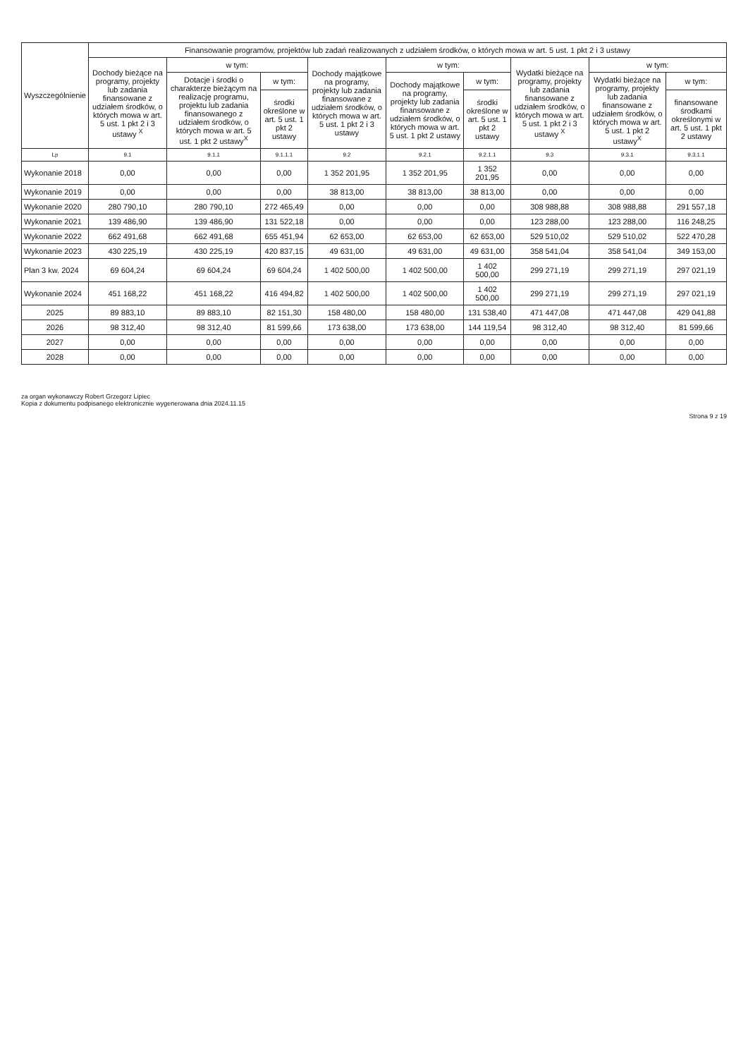| Wyszczególnienie | Finansowanie programów, projektów lub zadań realizowanych z udziałem środków, o których mowa w art. 5 ust. 1 pkt 2 i 3 ustawy | | | | | | | | |
| --- | --- | --- | --- | --- | --- | --- | --- | --- | --- |
| | Dochody bieżące na programy, projekty lub zadania finansowane z udziałem środków, o których mowa w art. 5 ust. 1 pkt 2 i 3 ustawy <sup>X</sup> | w tym: | | Dochody majątkowe na programy, projekty lub zadania finansowane z udziałem środków, o których mowa w art. 5 ust. 1 pkt 2 i 3 ustawy | w tym: | | Wydatki bieżące na programy, projekty lub zadania finansowane z udziałem środków, o których mowa w art. 5 ust. 1 pkt 2 i 3 ustawy <sup>X</sup> | w tym: | |
| | | Dotacje i środki o charakterze bieżącym na realizację programu, projektu lub zadania finansowanego z udziałem środków, o których mowa w art. 5 ust. 1 pkt 2 ustawy<sup>X</sup> | w tym: | | Dochody majątkowe na programy, projekty lub zadania finansowane z udziałem środków, o których mowa w art. 5 ust. 1 pkt 2 ustawy | w tym: | | Wydatki bieżące na programy, projekty lub zadania finansowane z udziałem środków, o których mowa w art. 5 ust. 1 pkt 2 ustawy<sup>X</sup> | w tym: |
| | | | środki określone w art. 5 ust. 1 pkt 2 ustawy | | | środki określone w art. 5 ust. 1 pkt 2 ustawy | | | finansowane środkami określonymi w art. 5 ust. 1 pkt 2 ustawy |
| Lp | 9.1 | 9.1.1 | 9.1.1.1 | 9.2 | 9.2.1 | 9.2.1.1 | 9.3 | 9.3.1 | 9.3.1.1 |
| Wykonanie 2018 | 0,00 | 0,00 | 0,00 | 1 352 201,95 | 1 352 201,95 | 1 352 201,95 | 0,00 | 0,00 | 0,00 |
| Wykonanie 2019 | 0,00 | 0,00 | 0,00 | 38 813,00 | 38 813,00 | 38 813,00 | 0,00 | 0,00 | 0,00 |
| Wykonanie 2020 | 280 790,10 | 280 790,10 | 272 465,49 | 0,00 | 0,00 | 0,00 | 308 988,88 | 308 988,88 | 291 557,18 |
| Wykonanie 2021 | 139 486,90 | 139 486,90 | 131 522,18 | 0,00 | 0,00 | 0,00 | 123 288,00 | 123 288,00 | 116 248,25 |
| Wykonanie 2022 | 662 491,68 | 662 491,68 | 655 451,94 | 62 653,00 | 62 653,00 | 62 653,00 | 529 510,02 | 529 510,02 | 522 470,28 |
| Wykonanie 2023 | 430 225,19 | 430 225,19 | 420 837,15 | 49 631,00 | 49 631,00 | 49 631,00 | 358 541,04 | 358 541,04 | 349 153,00 |
| Plan 3 kw. 2024 | 69 604,24 | 69 604,24 | 69 604,24 | 1 402 500,00 | 1 402 500,00 | 1 402 500,00 | 299 271,19 | 299 271,19 | 297 021,19 |
| Wykonanie 2024 | 451 168,22 | 451 168,22 | 416 494,82 | 1 402 500,00 | 1 402 500,00 | 1 402 500,00 | 299 271,19 | 299 271,19 | 297 021,19 |
| 2025 | 89 883,10 | 89 883,10 | 82 151,30 | 158 480,00 | 158 480,00 | 131 538,40 | 471 447,08 | 471 447,08 | 429 041,88 |
| 2026 | 98 312,40 | 98 312,40 | 81 599,66 | 173 638,00 | 173 638,00 | 144 119,54 | 98 312,40 | 98 312,40 | 81 599,66 |
| 2027 | 0,00 | 0,00 | 0,00 | 0,00 | 0,00 | 0,00 | 0,00 | 0,00 | 0,00 |
| 2028 | 0,00 | 0,00 | 0,00 | 0,00 | 0,00 | 0,00 | 0,00 | 0,00 | 0,00 |
za organ wykonawczy Robert Grzegorz Lipiec
Kopia z dokumentu podpisanego elektronicznie wygenerowana dnia 2024.11.15
Strona 9 z 19